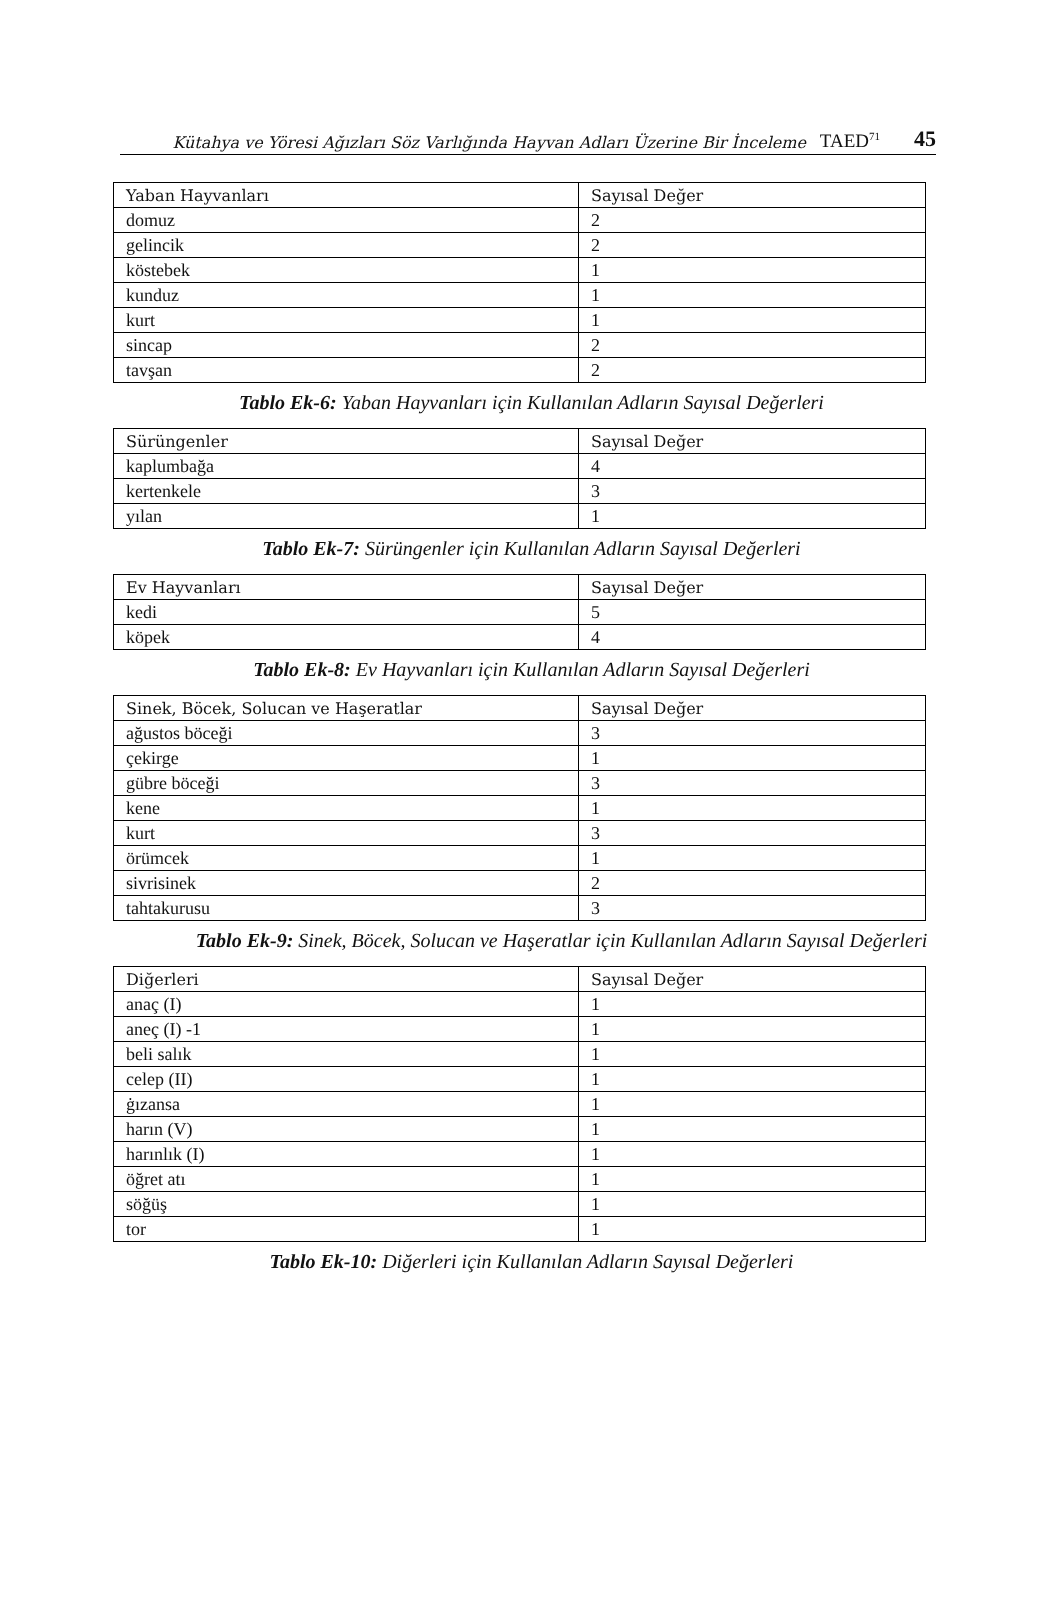Kütahya ve Yöresi Ağızları Söz Varlığında Hayvan Adları Üzerine Bir İnceleme TAED<sup>71</sup> 45
| Yaban Hayvanları | Sayısal Değer |
| --- | --- |
| domuz | 2 |
| gelincik | 2 |
| köstebek | 1 |
| kunduz | 1 |
| kurt | 1 |
| sincap | 2 |
| tavşan | 2 |
Tablo Ek-6: Yaban Hayvanları için Kullanılan Adların Sayısal Değerleri
| Sürüngenler | Sayısal Değer |
| --- | --- |
| kaplumbağa | 4 |
| kertenkele | 3 |
| yılan | 1 |
Tablo Ek-7: Sürüngenler için Kullanılan Adların Sayısal Değerleri
| Ev Hayvanları | Sayısal Değer |
| --- | --- |
| kedi | 5 |
| köpek | 4 |
Tablo Ek-8: Ev Hayvanları için Kullanılan Adların Sayısal Değerleri
| Sinek, Böcek, Solucan ve Haşeratlar | Sayısal Değer |
| --- | --- |
| ağustos böceği | 3 |
| çekirge | 1 |
| gübre böceği | 3 |
| kene | 1 |
| kurt | 3 |
| örümcek | 1 |
| sivrisinek | 2 |
| tahtakurusu | 3 |
Tablo Ek-9: Sinek, Böcek, Solucan ve Haşeratlar için Kullanılan Adların Sayısal Değerleri
| Diğerleri | Sayısal Değer |
| --- | --- |
| anaç (I) | 1 |
| aneç (I) -1 | 1 |
| beli salık | 1 |
| celep (II) | 1 |
| ġızansa | 1 |
| harın (V) | 1 |
| harınlık (I) | 1 |
| öğret atı | 1 |
| söğüş | 1 |
| tor | 1 |
Tablo Ek-10: Diğerleri için Kullanılan Adların Sayısal Değerleri